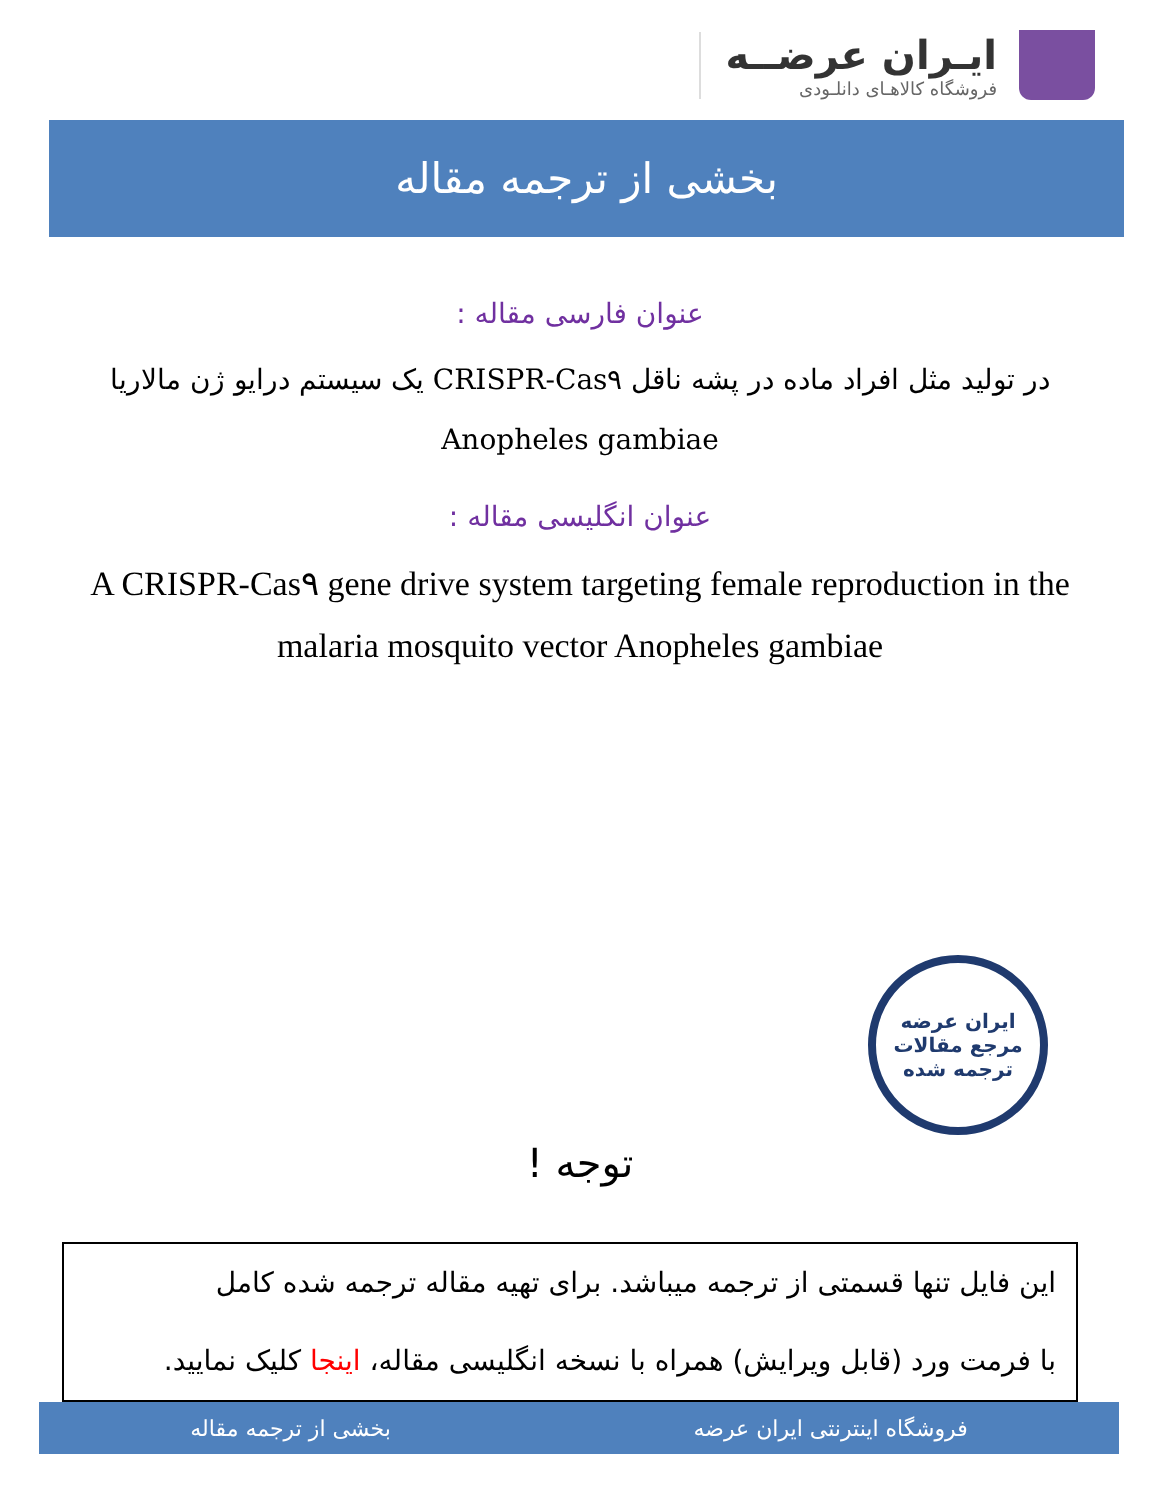ایـران عرضــه
فروشگاه کالاهـای دانلـودی
بخشی از ترجمه مقاله
عنوان فارسی مقاله :
در تولید مثل افراد ماده در پشه ناقل CRISPR-Cas۹ یک سیستم درایو ژن مالاریا Anopheles gambiae
عنوان انگلیسی مقاله :
A CRISPR-Cas۹ gene drive system targeting female reproduction in the malaria mosquito vector Anopheles gambiae
ایران عرضه
مرجع مقالات
ترجمه شده
توجه !
این فایل تنها قسمتی از ترجمه میباشد. برای تهیه مقاله ترجمه شده کامل
با فرمت ورد (قابل ویرایش) همراه با نسخه انگلیسی مقاله، اینجا کلیک نمایید.
فروشگاه اینترنتی ایران عرضه بخشی از ترجمه مقاله